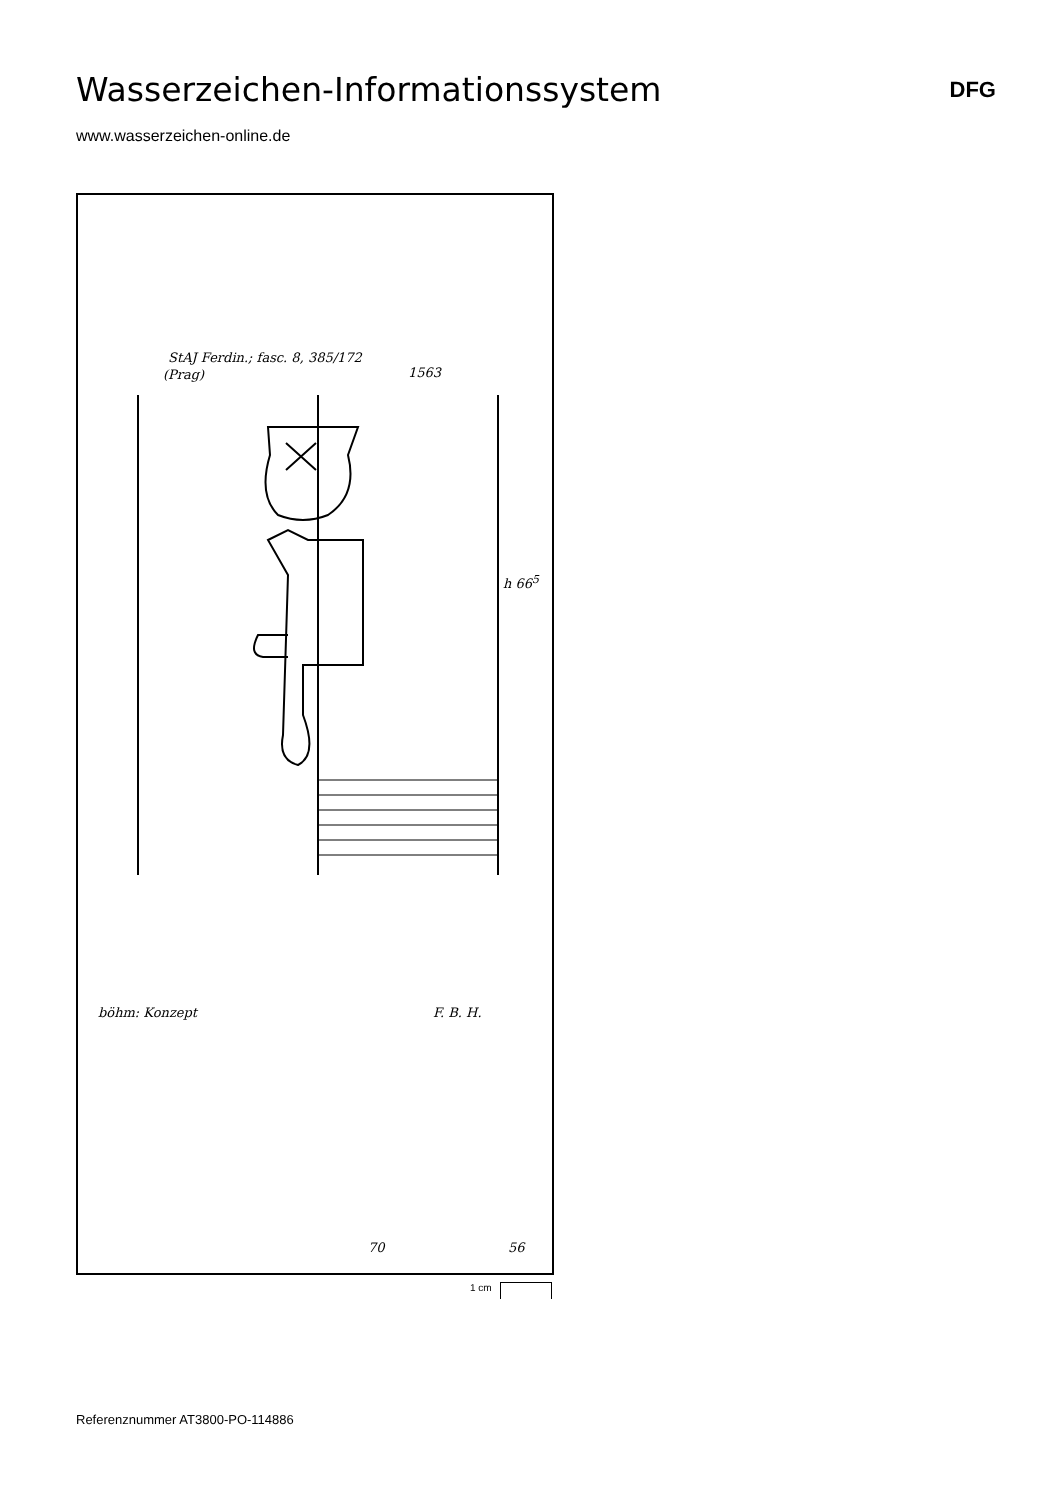Wasserzeichen-Informationssystem
DFG
www.wasserzeichen-online.de
StAJ Ferdin.; fasc. 8, 385/172
(Prag) 1563
h 66<sup>5</sup>
böhm: Konzept F. B. H.
70 56
1 cm
Referenznummer AT3800-PO-114886